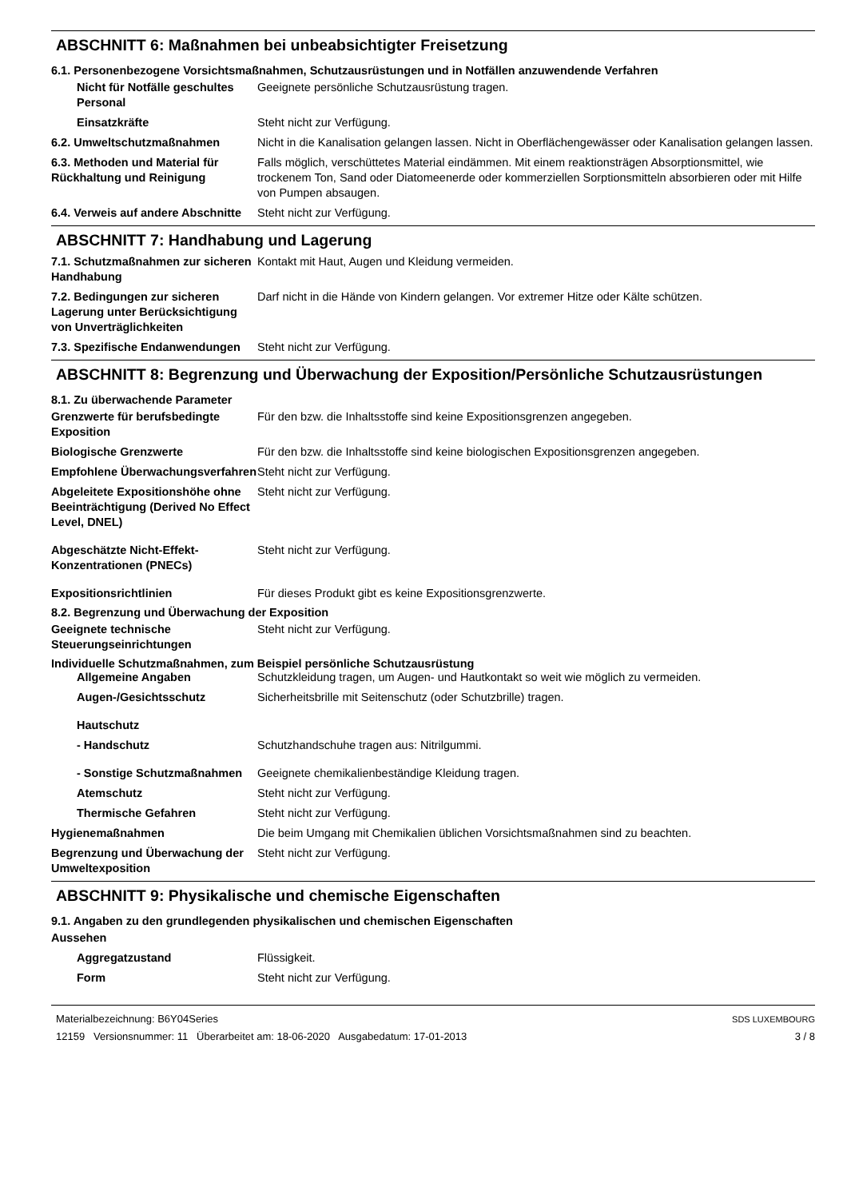ABSCHNITT 6: Maßnahmen bei unbeabsichtigter Freisetzung
6.1. Personenbezogene Vorsichtsmaßnahmen, Schutzausrüstungen und in Notfällen anzuwendende Verfahren
Nicht für Notfälle geschultes Personal
Geeignete persönliche Schutzausrüstung tragen.
Einsatzkräfte Steht nicht zur Verfügung.
6.2. Umweltschutzmaßnahmen Nicht in die Kanalisation gelangen lassen. Nicht in Oberflächengewässer oder Kanalisation gelangen lassen.
6.3. Methoden und Material für Rückhaltung und Reinigung
Falls möglich, verschüttetes Material eindämmen. Mit einem reaktionsträgen Absorptionsmittel, wie trockenem Ton, Sand oder Diatomeenerde oder kommerziellen Sorptionsmitteln absorbieren oder mit Hilfe von Pumpen absaugen.
6.4. Verweis auf andere Abschnitte
Steht nicht zur Verfügung.
ABSCHNITT 7: Handhabung und Lagerung
7.1. Schutzmaßnahmen zur sicheren Handhabung
Kontakt mit Haut, Augen und Kleidung vermeiden.
7.2. Bedingungen zur sicheren Lagerung unter Berücksichtigung von Unverträglichkeiten
Darf nicht in die Hände von Kindern gelangen. Vor extremer Hitze oder Kälte schützen.
7.3. Spezifische Endanwendungen
Steht nicht zur Verfügung.
ABSCHNITT 8: Begrenzung und Überwachung der Exposition/Persönliche Schutzausrüstungen
8.1. Zu überwachende Parameter
Grenzwerte für berufsbedingte Exposition
Für den bzw. die Inhaltsstoffe sind keine Expositionsgrenzen angegeben.
Biologische Grenzwerte Für den bzw. die Inhaltsstoffe sind keine biologischen Expositionsgrenzen angegeben.
Empfohlene Überwachungsverfahren
Steht nicht zur Verfügung.
Abgeleitete Expositionshöhe ohne Beeinträchtigung (Derived No Effect Level, DNEL)
Steht nicht zur Verfügung.
Abgeschätzte Nicht-Effekt-Konzentrationen (PNECs)
Steht nicht zur Verfügung.
Expositionsrichtlinien Für dieses Produkt gibt es keine Expositionsgrenzwerte.
8.2. Begrenzung und Überwachung der Exposition
Geeignete technische Steuerungseinrichtungen
Steht nicht zur Verfügung.
Individuelle Schutzmaßnahmen, zum Beispiel persönliche Schutzausrüstung
Allgemeine Angaben Schutzkleidung tragen, um Augen- und Hautkontakt so weit wie möglich zu vermeiden.
Augen-/Gesichtsschutz Sicherheitsbrille mit Seitenschutz (oder Schutzbrille) tragen.
Hautschutz
- Handschutz Schutzhandschuhe tragen aus: Nitrilgummi.
- Sonstige Schutzmaßnahmen
Geeignete chemikalienbeständige Kleidung tragen.
Atemschutz Steht nicht zur Verfügung.
Thermische Gefahren Steht nicht zur Verfügung.
Hygienemaßnahmen Die beim Umgang mit Chemikalien üblichen Vorsichtsmaßnahmen sind zu beachten.
Begrenzung und Überwachung der Umweltexposition
Steht nicht zur Verfügung.
ABSCHNITT 9: Physikalische und chemische Eigenschaften
9.1. Angaben zu den grundlegenden physikalischen und chemischen Eigenschaften
Aussehen
Aggregatzustand Flüssigkeit.
Form Steht nicht zur Verfügung.
Materialbezeichnung: B6Y04Series
12159 Versionsnummer: 11 Überarbeitet am: 18-06-2020 Ausgabedatum: 17-01-2013
SDS LUXEMBOURG
3 / 8